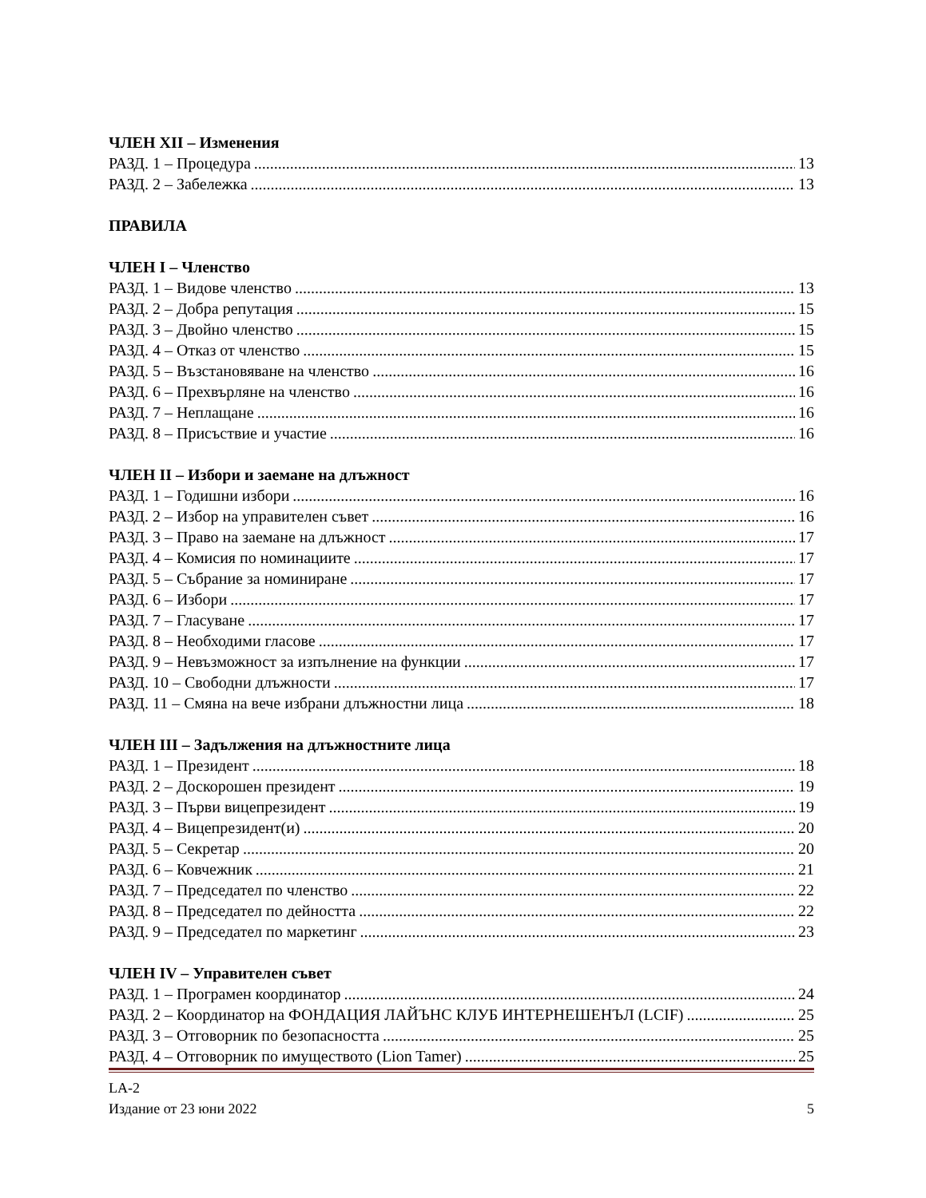ЧЛЕН XII – Изменения
РАЗД. 1 – Процедура 13
РАЗД. 2 – Забележка 13
ПРАВИЛА
ЧЛЕН I – Членство
РАЗД. 1 – Видове членство 13
РАЗД. 2 – Добра репутация 15
РАЗД. 3 – Двойно членство 15
РАЗД. 4 – Отказ от членство 15
РАЗД. 5 – Възстановяване на членство 16
РАЗД. 6 – Прехвърляне на членство 16
РАЗД. 7 – Неплащане 16
РАЗД. 8 – Присъствие и участие 16
ЧЛЕН II – Избори и заемане на длъжност
РАЗД. 1 – Годишни избори 16
РАЗД. 2 – Избор на управителен съвет 16
РАЗД. 3 – Право на заемане на длъжност 17
РАЗД. 4 – Комисия по номинациите 17
РАЗД. 5 – Събрание за номиниране 17
РАЗД. 6 – Избори 17
РАЗД. 7 – Гласуване 17
РАЗД. 8 – Необходими гласове 17
РАЗД. 9 – Невъзможност за изпълнение на функции 17
РАЗД. 10 – Свободни длъжности 17
РАЗД. 11 – Смяна на вече избрани длъжностни лица 18
ЧЛЕН III – Задължения на длъжностните лица
РАЗД. 1 – Президент 18
РАЗД. 2 – Доскорошен президент 19
РАЗД. 3 – Първи вицепрезидент 19
РАЗД. 4 – Вицепрезидент(и) 20
РАЗД. 5 – Секретар 20
РАЗД. 6 – Ковчежник 21
РАЗД. 7 – Председател по членство 22
РАЗД. 8 – Председател по дейността 22
РАЗД. 9 – Председател по маркетинг 23
ЧЛЕН IV – Управителен съвет
РАЗД. 1 – Програмен координатор 24
РАЗД. 2 – Координатор на ФОНДАЦИЯ ЛАЙЪНС КЛУБ ИНТЕРНЕШЕНЪЛ (LCIF) 25
РАЗД. 3 – Отговорник по безопасността 25
РАЗД. 4 – Отговорник по имуществото (Lion Tamer) 25
LA-2
Издание от 23 юни 2022 5